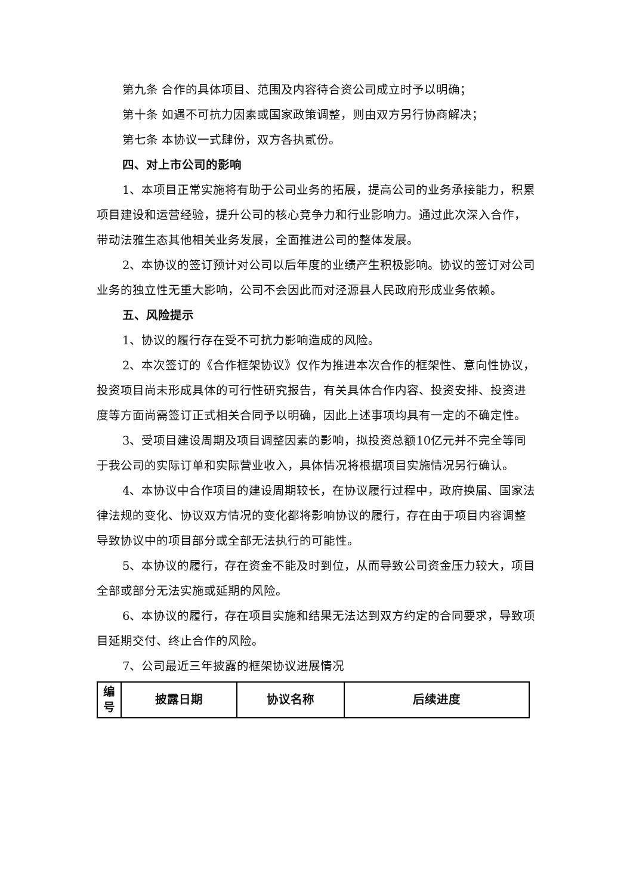第九条 合作的具体项目、范围及内容待合资公司成立时予以明确；
第十条 如遇不可抗力因素或国家政策调整，则由双方另行协商解决；
第七条 本协议一式肆份，双方各执贰份。
四、对上市公司的影响
1、本项目正常实施将有助于公司业务的拓展，提高公司的业务承接能力，积累项目建设和运营经验，提升公司的核心竞争力和行业影响力。通过此次深入合作，带动法雅生态其他相关业务发展，全面推进公司的整体发展。
2、本协议的签订预计对公司以后年度的业绩产生积极影响。协议的签订对公司业务的独立性无重大影响，公司不会因此而对泾源县人民政府形成业务依赖。
五、风险提示
1、协议的履行存在受不可抗力影响造成的风险。
2、本次签订的《合作框架协议》仅作为推进本次合作的框架性、意向性协议，投资项目尚未形成具体的可行性研究报告，有关具体合作内容、投资安排、投资进度等方面尚需签订正式相关合同予以明确，因此上述事项均具有一定的不确定性。
3、受项目建设周期及项目调整因素的影响，拟投资总额10亿元并不完全等同于我公司的实际订单和实际营业收入，具体情况将根据项目实施情况另行确认。
4、本协议中合作项目的建设周期较长，在协议履行过程中，政府换届、国家法律法规的变化、协议双方情况的变化都将影响协议的履行，存在由于项目内容调整导致协议中的项目部分或全部无法执行的可能性。
5、本协议的履行，存在资金不能及时到位，从而导致公司资金压力较大，项目全部或部分无法实施或延期的风险。
6、本协议的履行，存在项目实施和结果无法达到双方约定的合同要求，导致项目延期交付、终止合作的风险。
7、公司最近三年披露的框架协议进展情况
| 编号 | 披露日期 | 协议名称 | 后续进度 |
| --- | --- | --- | --- |